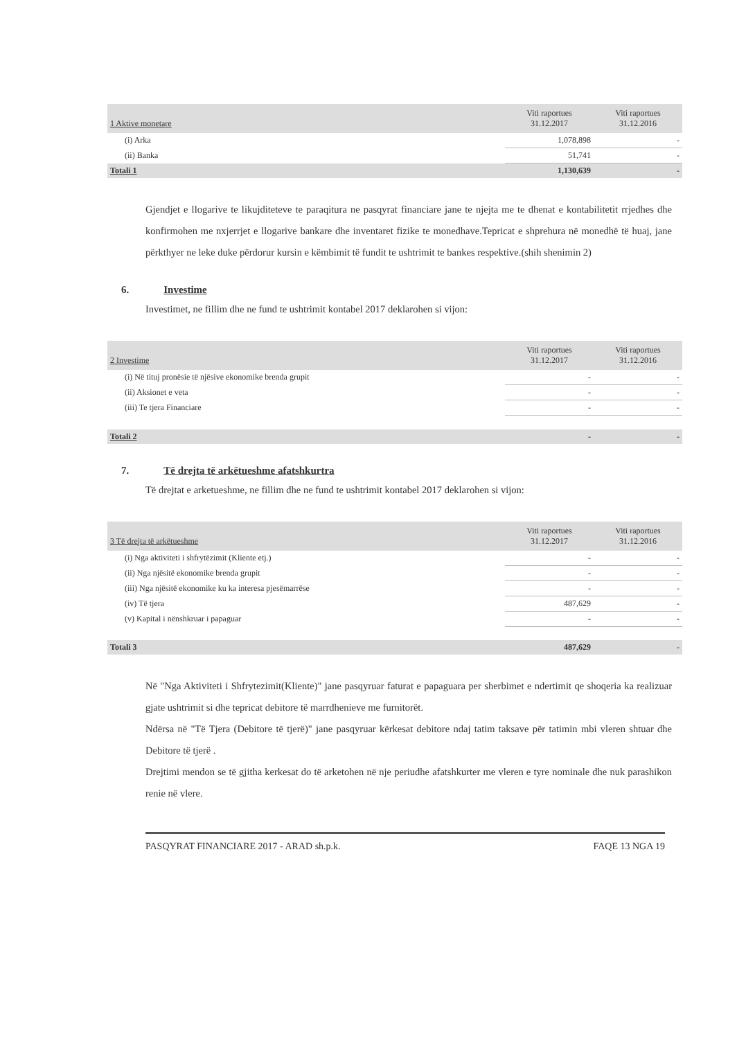| 1 Aktive monetare | Viti raportues 31.12.2017 | Viti raportues 31.12.2016 |
| (i) Arka | 1,078,898 | - |
| (ii) Banka | 51,741 | - |
| Totali 1 | 1,130,639 | - |
Gjendjet e llogarive te likujditeteve te paraqitura ne pasqyrat financiare jane te njejta me te dhenat e kontabilitetit rrjedhes dhe konfirmohen me nxjerrjet e llogarive bankare dhe inventaret fizike te monedhave.Tepricat e shprehura në monedhë të huaj, jane përkthyer ne leke duke përdorur kursin e këmbimit të fundit te ushtrimit te bankes respektive.(shih shenimin 2)
6. Investime
Investimet, ne fillim dhe ne fund te ushtrimit kontabel 2017 deklarohen si vijon:
| 2 Investime | Viti raportues 31.12.2017 | Viti raportues 31.12.2016 |
| (i) Në tituj pronësie të njësive ekonomike brenda grupit | - | - |
| (ii) Aksionet e veta | - | - |
| (iii) Te tjera Financiare | - | - |
| Totali 2 | - | - |
7. Të drejta të arkëtueshme afatshkurtra
Të drejtat e arketueshme, ne fillim dhe ne fund te ushtrimit kontabel 2017 deklarohen si vijon:
| 3 Të drejta të arkëtueshme | Viti raportues 31.12.2017 | Viti raportues 31.12.2016 |
| (i) Nga aktiviteti i shfrytëzimit (Kliente etj.) | - | - |
| (ii) Nga njësitë ekonomike brenda grupit | - | - |
| (iii) Nga njësitë ekonomike ku ka interesa pjesëmarrëse | - | - |
| (iv) Të tjera | 487,629 | - |
| (v) Kapital i nënshkruar i papaguar | - | - |
| Totali 3 | 487,629 | - |
Në "Nga Aktiviteti i Shfrytezimit(Kliente)" jane pasqyruar faturat e papaguara per sherbimet e ndertimit qe shoqeria ka realizuar gjate ushtrimit si dhe tepricat debitore të marrdhenieve me furnitorët.
Ndërsa në "Të Tjera (Debitore të tjerë)" jane pasqyruar kërkesat debitore ndaj tatim taksave për tatimin mbi vleren shtuar dhe Debitore të tjerë .
Drejtimi mendon se të gjitha kerkesat do të arketohen në nje periudhe afatshkurter me vleren e tyre nominale dhe nuk parashikon renie në vlere.
PASQYRAT FINANCIARE 2017 - ARAD sh.p.k. FAQE 13 NGA 19